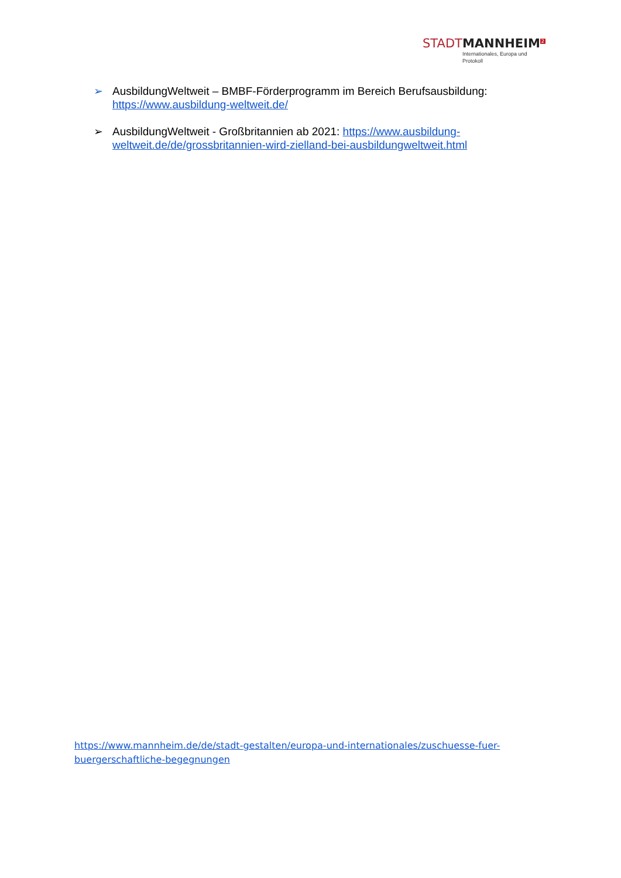STADT MANNHEIM<sup>2</sup>
Internationales, Europa und
Protokoll
➢ AusbildungWeltweit – BMBF-Förderprogramm im Bereich Berufsausbildung: https://www.ausbildung-weltweit.de/
➢ AusbildungWeltweit - Großbritannien ab 2021: https://www.ausbildung-weltweit.de/de/grossbritannien-wird-zielland-bei-ausbildungweltweit.html
https://www.mannheim.de/de/stadt-gestalten/europa-und-internationales/zuschuesse-fuer-buergerschaftliche-begegnungen